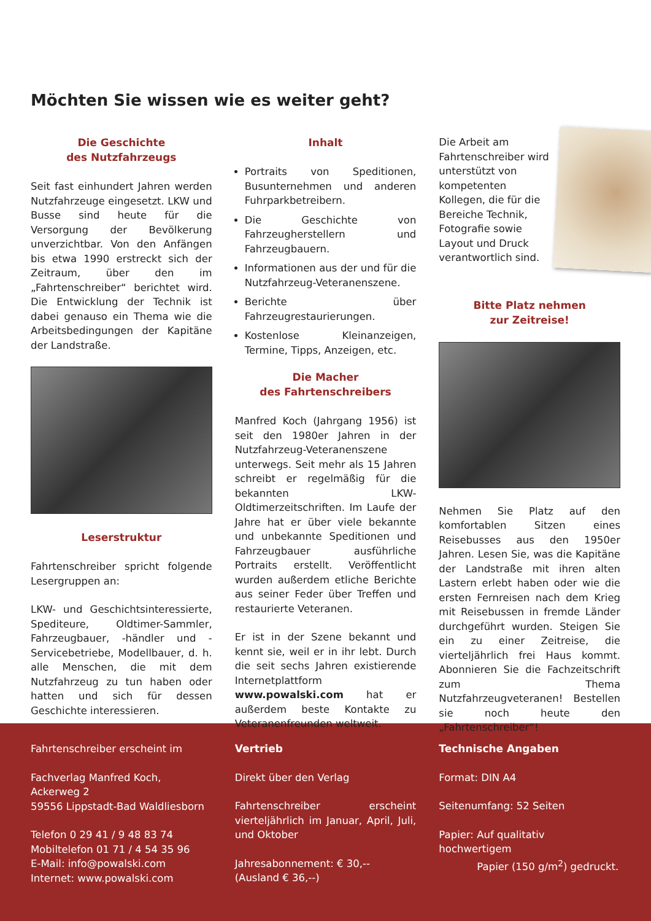Möchten Sie wissen wie es weiter geht?
Die Geschichte
des Nutzfahrzeugs
Seit fast einhundert Jahren werden Nutzfahrzeuge eingesetzt. LKW und Busse sind heute für die Versorgung der Bevölkerung unverzichtbar. Von den Anfängen bis etwa 1990 erstreckt sich der Zeitraum, über den im „Fahrtenschreiber“ berichtet wird. Die Entwicklung der Technik ist dabei genauso ein Thema wie die Arbeitsbedingungen der Kapitäne der Landstraße.
Leserstruktur
Fahrtenschreiber spricht folgende Lesergruppen an:
LKW- und Geschichtsinteressierte, Spediteure, Oldtimer-Sammler, Fahrzeugbauer, -händler und -Servicebetriebe, Modellbauer, d. h. alle Menschen, die mit dem Nutzfahrzeug zu tun haben oder hatten und sich für dessen Geschichte interessieren.
Inhalt
Portraits von Speditionen, Busunternehmen und anderen Fuhrparkbetreibern.
Die Geschichte von Fahrzeugherstellern und Fahrzeugbauern.
Informationen aus der und für die Nutzfahrzeug-Veteranenszene.
Berichte über Fahrzeugrestaurierungen.
Kostenlose Kleinanzeigen, Termine, Tipps, Anzeigen, etc.
Die Macher
des Fahrtenschreibers
Manfred Koch (Jahrgang 1956) ist seit den 1980er Jahren in der Nutzfahrzeug-Veteranenszene unterwegs. Seit mehr als 15 Jahren schreibt er regelmäßig für die bekannten LKW-Oldtimerzeitschriften. Im Laufe der Jahre hat er über viele bekannte und unbekannte Speditionen und Fahrzeugbauer ausführliche Portraits erstellt. Veröffentlicht wurden außerdem etliche Berichte aus seiner Feder über Treffen und restaurierte Veteranen.
Er ist in der Szene bekannt und kennt sie, weil er in ihr lebt. Durch die seit sechs Jahren existierende Internetplattform www.powalski.com hat er außerdem beste Kontakte zu Veteranenfreunden weltweit.
Die Arbeit am Fahrtenschreiber wird unterstützt von kompetenten Kollegen, die für die Bereiche Technik, Fotografie sowie Layout und Druck verantwortlich sind.
Bitte Platz nehmen
zur Zeitreise!
Nehmen Sie Platz auf den komfortablen Sitzen eines Reisebusses aus den 1950er Jahren. Lesen Sie, was die Kapitäne der Landstraße mit ihren alten Lastern erlebt haben oder wie die ersten Fernreisen nach dem Krieg mit Reisebussen in fremde Länder durchgeführt wurden. Steigen Sie ein zu einer Zeitreise, die vierteljährlich frei Haus kommt. Abonnieren Sie die Fachzeitschrift zum Thema Nutzfahrzeugveteranen! Bestellen sie noch heute den „Fahrtenschreiber“!
Fahrtenschreiber erscheint im
Fachverlag Manfred Koch,
Ackerweg 2
59556 Lippstadt-Bad Waldliesborn
Telefon 0 29 41 / 9 48 83 74
Mobiltelefon 01 71 / 4 54 35 96
E-Mail: info@powalski.com
Internet: www.powalski.com
Vertrieb
Direkt über den Verlag
Fahrtenschreiber erscheint vierteljährlich im Januar, April, Juli, und Oktober
Jahresabonnement: € 30,--
(Ausland € 36,--)
Technische Angaben
Format: DIN A4
Seitenumfang: 52 Seiten
Papier: Auf qualitativ hochwertigem
Papier (150 g/m<sup>2</sup>) gedruckt.